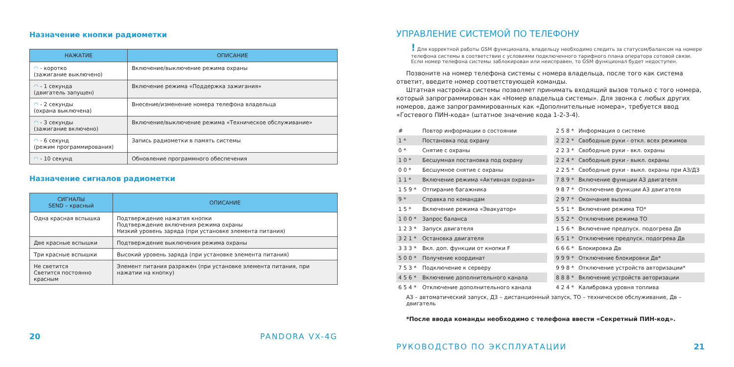Назначение кнопки радиометки
| НАЖАТИЕ | ОПИСАНИЕ |
| --- | --- |
| ◠ - коротко (зажигание выключено) | Включение/выключение режима охраны |
| ◠ - 1 секунда (двигатель запущен) | Включение режима «Поддержка зажигания» |
| ◠ - 2 секунды (охрана выключена) | Внесение/изменение номера телефона владельца |
| ◠ - 3 секунды (зажигание включено) | Включение/выключение режима «Техническое обслуживание» |
| ◠ - 6 секунд (режим программирования) | Запись радиометки в память системы |
| ◠ - 10 секунд | Обновление программного обеспечения |
Назначение сигналов радиометки
| СИГНАЛЫ SEND – красный | ОПИСАНИЕ |
| --- | --- |
| Одна красная вспышка | Подтверждение нажатия кнопки Подтверждение включения режима охраны Низкий уровень заряда (при установке элемента питания) |
| Две красные вспышки | Подтверждение выключения режима охраны |
| Три красные вспышки | Высокий уровень заряда (при установке элемента питания) |
| Не светится Светится постоянно красным | Элемент питания разряжен (при установке элемента питания, при нажатии на кнопку) |
20 PANDORA VX-4G
УПРАВЛЕНИЕ СИСТЕМОЙ ПО ТЕЛЕФОНУ
! Для корректной работы GSM функционала, владельцу необходимо следить за статусом/балансом на номере телефона системы в соответствии с условиями подключенного тарифного плана оператора сотовой связи. Если номер телефона системы заблокирован или неисправен, то GSM функционал будет недоступен.
Позвоните на номер телефона системы с номера владельца, после того как система ответит, введите номер соответствующей команды.
Штатная настройка системы позволяет принимать входящий вызов только с того номера, который запрограммирован как «Номер владельца системы». Для звонка с любых других номеров, даже запрограммированных как «Дополнительные номера», требуется ввод «Гостевого ПИН-кода» (штатное значение кода 1-2-3-4).
| # | Повтор информации о состоянии |
| 1 * | Постановка под охрану |
| 0 * | Снятие с охраны |
| 1 0 * | Бесшумная постановка под охрану |
| 0 0 * | Бесшумное снятие с охраны |
| 1 1 * | Включение режима «Активная охрана» |
| 1 5 9 * | Отпирание багажника |
| 9 * | Справка по командам |
| 1 5 * | Включение режима «Эвакуатор» |
| 1 0 0 * | Запрос баланса |
| 1 2 3 * | Запуск двигателя |
| 3 2 1 * | Остановка двигателя |
| 3 3 3 * | Вкл. доп. функции от кнопки F |
| 5 0 0 * | Получение координат |
| 7 5 3 * | Подключение к серверу |
| 4 5 6 * | Включение дополнительного канала |
| 6 5 4 * | Отключение дополнительного канала |
| 2 5 8 * | Информация о системе |
| 2 2 2 * | Свободные руки - откл. всех режимов |
| 2 2 3 * | Свободные руки - вкл. охраны |
| 2 2 4 * | Свободные руки - выкл. охраны |
| 2 2 5 * | Свободные руки - выкл. охраны при АЗ/ДЗ |
| 7 8 9 * | Включение функции АЗ двигателя |
| 9 8 7 * | Отключение функции АЗ двигателя |
| 2 9 7 * | Окончание вызова |
| 5 5 1 * | Включение режима ТО* |
| 5 5 2 * | Отключение режима ТО |
| 1 5 6 * | Включение предпуск. подогрева Дв |
| 6 5 1 * | Отключение предпуск. подогрева Дв |
| 6 6 6 * | Блокировка Дв |
| 9 9 9 * | Отключение блокировки Дв* |
| 9 9 8 * | Отключение устройств авторизации* |
| 8 8 8 * | Включение устройств авторизации |
| 4 2 4 * | Калибровка уровня топлива |
АЗ – автоматический запуск, ДЗ – дистанционный запуск, ТО – техническое обслуживание, Дв – двигатель
*После ввода команды необходимо с телефона ввести «Секретный ПИН-код».
РУКОВОДСТВО ПО ЭКСПЛУАТАЦИИ 21